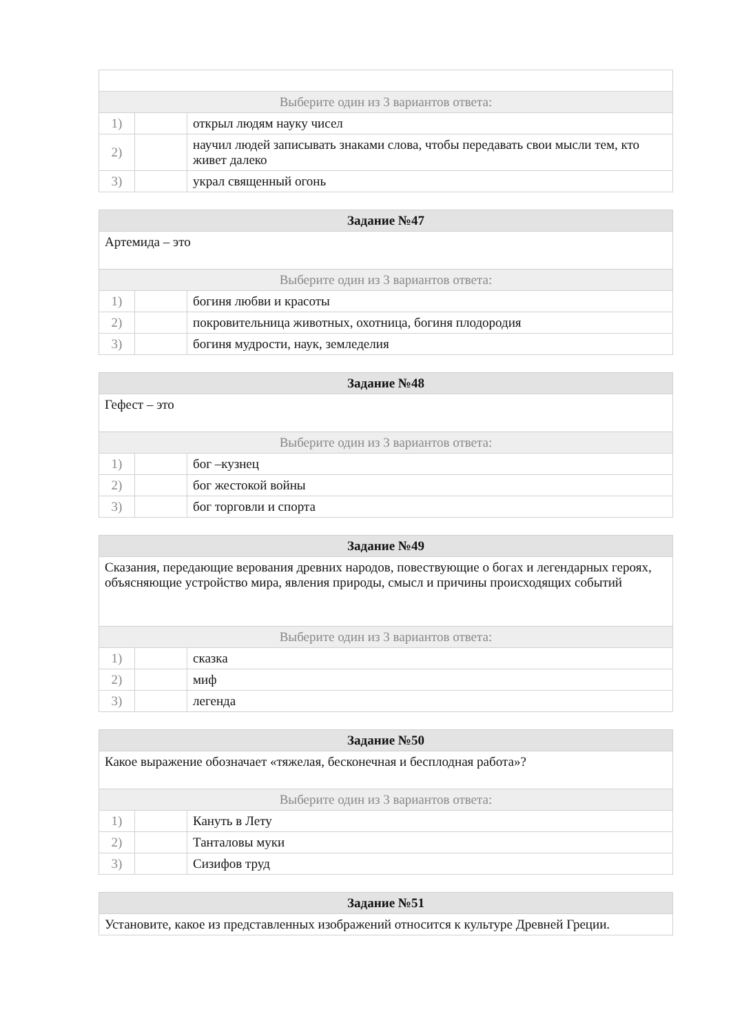| Выберите один из 3 вариантов ответа: | | |
| 1) | | открыл людям науку чисел |
| 2) | | научил людей записывать знаками слова, чтобы передавать свои мысли тем, кто живет далеко |
| 3) | | украл священный огонь |
| Задание №47 | | |
| --- | --- | --- |
| Артемида – это | | |
| Выберите один из 3 вариантов ответа: | | |
| 1) | | богиня любви и красоты |
| 2) | | покровительница животных, охотница, богиня плодородия |
| 3) | | богиня мудрости, наук, земледелия |
| Задание №48 | | |
| --- | --- | --- |
| Гефест – это | | |
| Выберите один из 3 вариантов ответа: | | |
| 1) | | бог –кузнец |
| 2) | | бог жестокой войны |
| 3) | | бог торговли и спорта |
| Задание №49 | | |
| --- | --- | --- |
| Сказания, передающие верования древних народов, повествующие о богах и легендарных героях, объясняющие устройство мира, явления природы, смысл и причины происходящих событий | | |
| Выберите один из 3 вариантов ответа: | | |
| 1) | | сказка |
| 2) | | миф |
| 3) | | легенда |
| Задание №50 | | |
| --- | --- | --- |
| Какое выражение обозначает «тяжелая, бесконечная и бесплодная работа»? | | |
| Выберите один из 3 вариантов ответа: | | |
| 1) | | Кануть в Лету |
| 2) | | Танталовы муки |
| 3) | | Сизифов труд |
| Задание №51 |
| --- |
| Установите, какое из представленных изображений относится к культуре Древней Греции. |